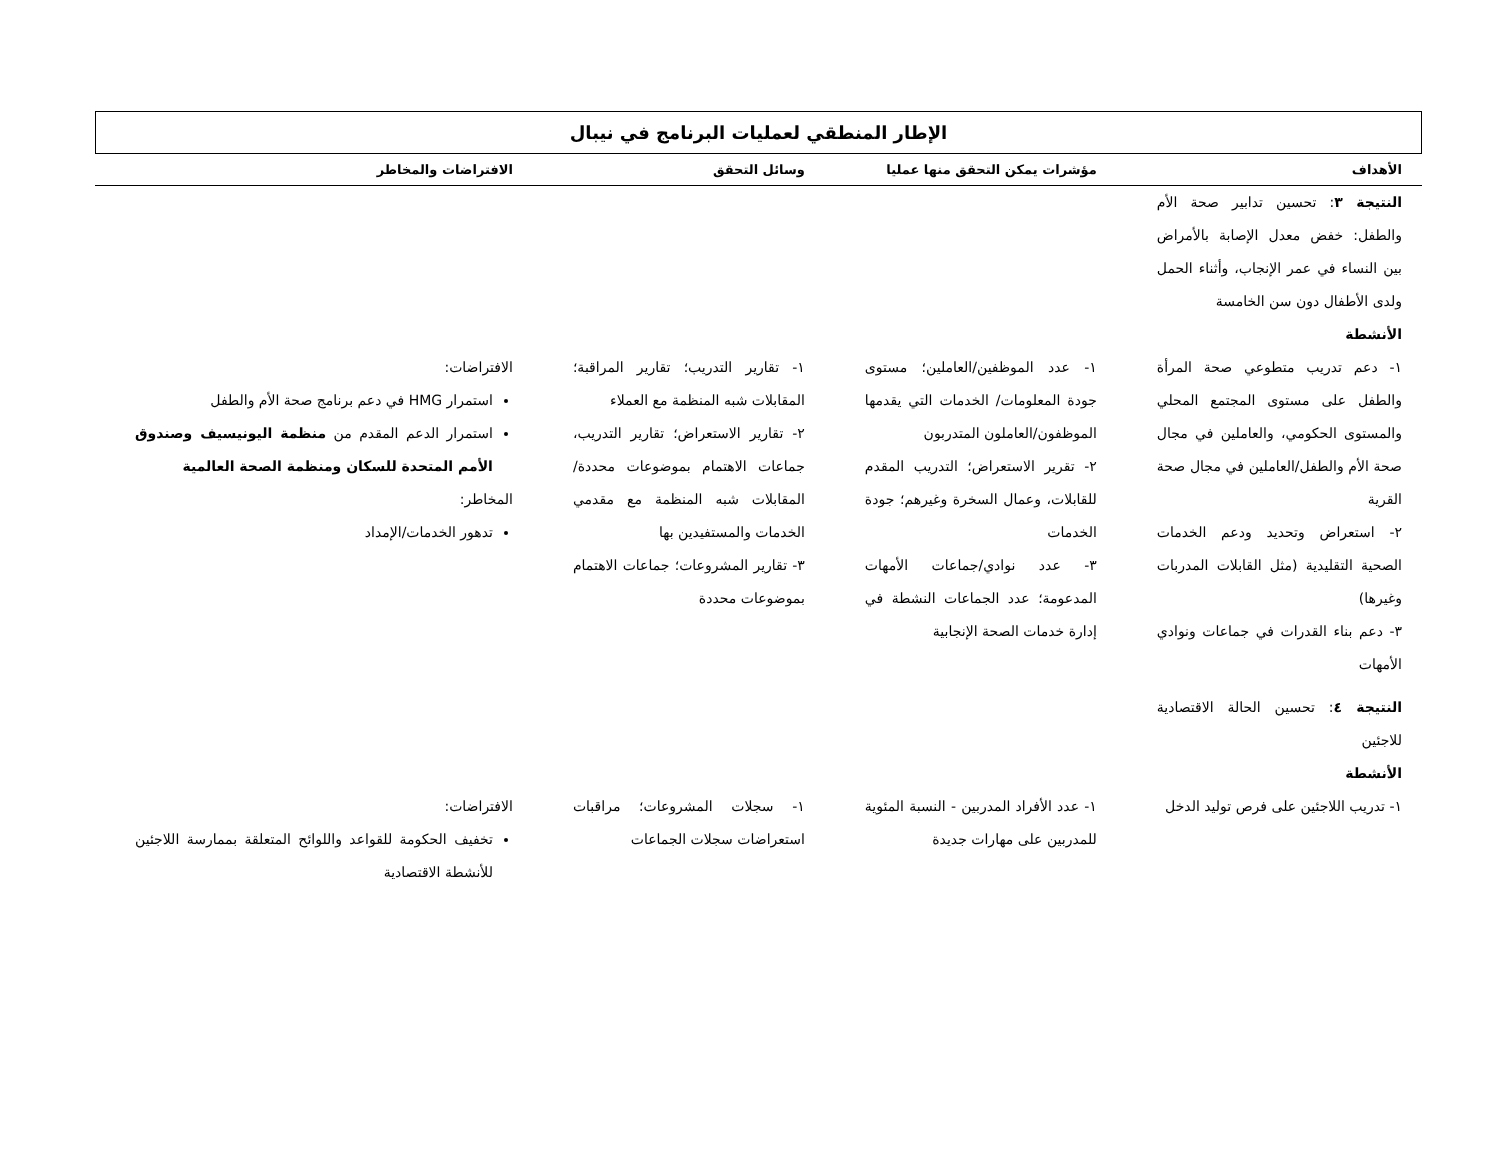الإطار المنطقي لعمليات البرنامج في نيبال
| الأهداف | مؤشرات يمكن التحقق منها عمليا | وسائل التحقق | الافتراضات والمخاطر |
| --- | --- | --- | --- |
| النتيجة ٣ : تحسين تدابير صحة الأم والطفل: خفض معدل الإصابة بالأمراض بين النساء في عمر الإنجاب، وأثناء الحمل ولدى الأطفال دون سن الخامسة الأنشطة | | | |
| ١- دعم تدريب متطوعي صحة المرأة والطفل على مستوى المجتمع المحلي والمستوى الحكومي، والعاملين في مجال صحة الأم والطفل/العاملين في مجال صحة القرية ٢- استعراض وتحديد ودعم الخدمات الصحية التقليدية (مثل القابلات المدربات وغيرها) ٣- دعم بناء القدرات في جماعات ونوادي الأمهات | ١- عدد الموظفين/العاملين؛ مستوى جودة المعلومات/ الخدمات التي يقدمها الموظفون/العاملون المتدربون ٢- تقرير الاستعراض؛ التدريب المقدم للقابلات، وعمال السخرة وغيرهم؛ جودة الخدمات ٣- عدد نوادي/جماعات الأمهات المدعومة؛ عدد الجماعات النشطة في إدارة خدمات الصحة الإنجابية | ١- تقارير التدريب؛ تقارير المراقبة؛ المقابلات شبه المنظمة مع العملاء ٢- تقارير الاستعراض؛ تقارير التدريب، جماعات الاهتمام بموضوعات محددة/المقابلات شبه المنظمة مع مقدمي الخدمات والمستفيدين بها ٣- تقارير المشروعات؛ جماعات الاهتمام بموضوعات محددة | الافتراضات: استمرار HMG في دعم برنامج صحة الأم والطفل استمرار الدعم المقدم من منظمة اليونيسيف وصندوق الأمم المتحدة للسكان ومنظمة الصحة العالمية المخاطر: تدهور الخدمات/الإمداد |
| النتيجة ٤ : تحسين الحالة الاقتصادية للاجئين الأنشطة | | | |
| ١- تدريب اللاجئين على فرص توليد الدخل | ١- عدد الأفراد المدربين - النسبة المئوية للمدربين على مهارات جديدة | ١- سجلات المشروعات؛ مراقبات استعراضات سجلات الجماعات | الافتراضات: تخفيف الحكومة للقواعد واللوائح المتعلقة بممارسة اللاجئين للأنشطة الاقتصادية |